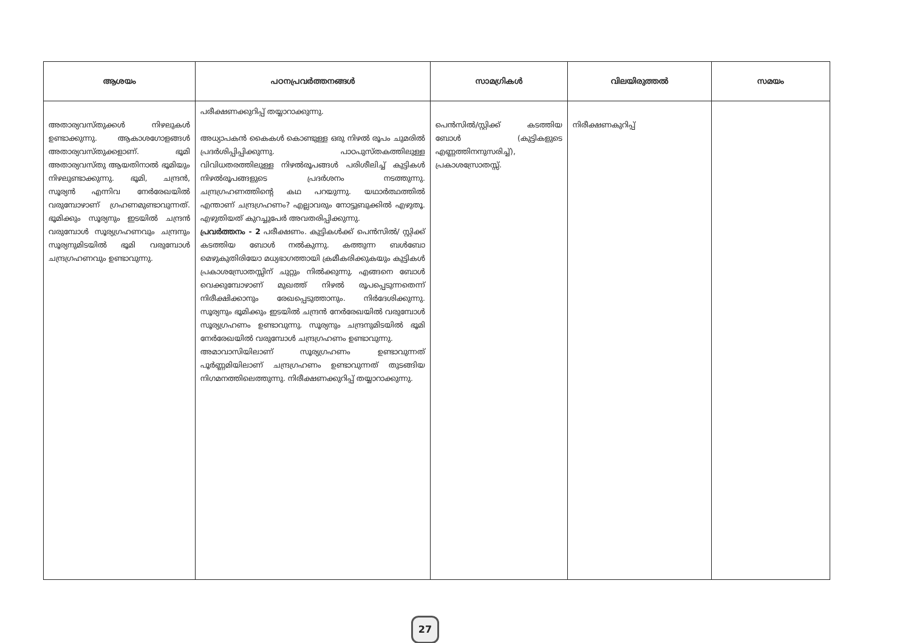| ആശയം | പഠനപ്രവർത്തനങ്ങൾ | സാമഗ്രികൾ | വിലയിരുത്തൽ | സമയം |
| --- | --- | --- | --- | --- |
| അതാര്യവസ്തുക്കൾ നിഴലുകൾ ഉണ്ടാക്കുന്നു. ആകാശഗോളങ്ങൾ അതാര്യവസ്തുക്കളാണ്. ഭൂമി അതാര്യവസ്തു ആയതിനാൽ ഭൂമിയും നിഴലുണ്ടാക്കുന്നു. ഭൂമി, ചന്ദ്രൻ, സൂര്യൻ എന്നിവ നേർരേഖയിൽ വരുമ്പോഴാണ് ഗ്രഹണമുണ്ടാവുന്നത്. ഭൂമിക്കും സൂര്യനും ഇടയിൽ ചന്ദ്രൻ വരുമ്പോൾ സൂര്യഗ്രഹണവും ചന്ദ്രനും സൂര്യനുമിടയിൽ ഭൂമി വരുമ്പോൾ ചന്ദ്രഗ്രഹണവും ഉണ്ടാവുന്നു. | പരീക്ഷണക്കുറിപ്പ് തയ്യാറാക്കുന്നു. അധ്യാപകൻ കൈകൾ കൊണ്ടുള്ള ഒരു നിഴൽ രൂപം ചുമരിൽ പ്രദർശിപ്പിപ്പിക്കുന്നു. പാഠപുസ്തകത്തിലുള്ള വിവിധതരത്തിലുള്ള നിഴൽരൂപങ്ങൾ പരിശീലിച്ച് കുട്ടികൾ നിഴൽരൂപങ്ങളുടെ പ്രദർശനം നടത്തുന്നു. ചന്ദ്രഗ്രഹണത്തിന്റെ കഥ പറയുന്നു. യഥാർത്ഥത്തിൽ എന്താണ് ചന്ദ്രഗ്രഹണം? എല്ലാവരും നോട്ടുബുക്കിൽ എഴുതൂ. എഴുതിയത് കുറച്ചുപേർ അവതരിപ്പിക്കുന്നു. പ്രവർത്തനം - 2 പരീക്ഷണം. കുട്ടികൾക്ക് പെൻസിൽ/ സ്റ്റിക്ക് കടത്തിയ ബോൾ നൽകുന്നു. കത്തുന്ന ബൾബോ മെഴുകുതിരിയോ മധ്യഭാഗത്തായി ക്രമീകരിക്കുകയും കുട്ടികൾ പ്രകാശസ്രോതസ്സിന് ചുറ്റും നിൽക്കുന്നു. എങ്ങനെ ബോൾ വെക്കുമ്പോഴാണ് മുഖത്ത് നിഴൽ രൂപപ്പെടുന്നതെന്ന് നിരീക്ഷിക്കാനും രേഖപ്പെടുത്താനും. നിർദേശിക്കുന്നു. സൂര്യനും ഭൂമിക്കും ഇടയിൽ ചന്ദ്രൻ നേർരേഖയിൽ വരുമ്പോൾ സൂര്യഗ്രഹണം ഉണ്ടാവുന്നു. സൂര്യനും ചന്ദ്രനുമിടയിൽ ഭൂമി നേർരേഖയിൽ വരുമ്പോൾ ചന്ദ്രഗ്രഹണം ഉണ്ടാവുന്നു. അമാവാസിയിലാണ് സൂര്യഗ്രഹണം ഉണ്ടാവുന്നത് പൂർണ്ണമിയിലാണ് ചന്ദ്രഗ്രഹണം ഉണ്ടാവുന്നത് തുടങ്ങിയ നിഗമനത്തിലെത്തുന്നു. നിരീക്ഷണക്കുറിപ്പ് തയ്യാറാക്കുന്നു. | പെൻസിൽ/സ്റ്റിക്ക് കടത്തിയ ബോൾ (കുട്ടികളുടെ എണ്ണത്തിനനുസരിച്ച്), പ്രകാശസ്രോതസ്സ്. | നിരീക്ഷണകുറിപ്പ് | |
27